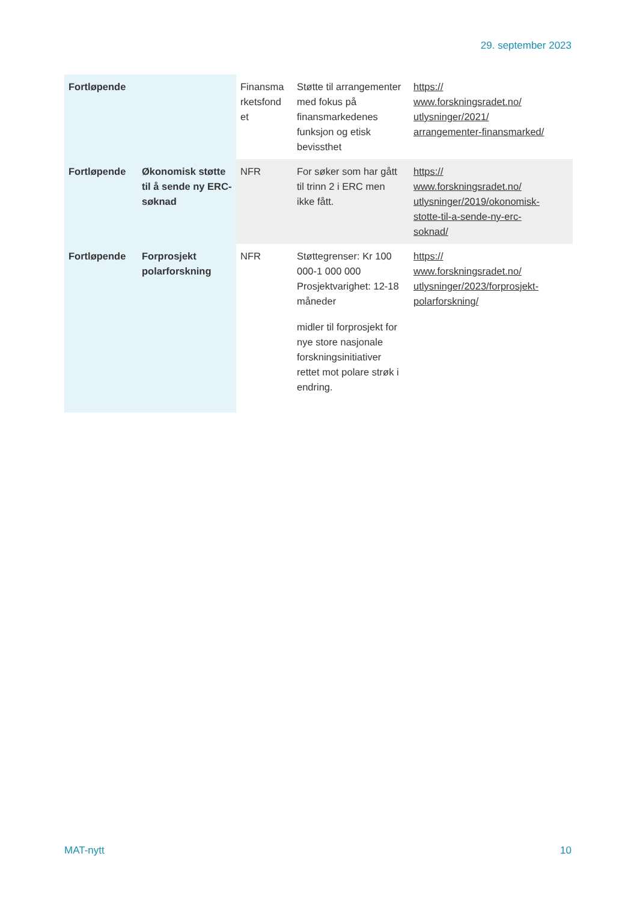29. september 2023
| Fortløpende | | Finansma rketsfond et | Støtte til arrangementer med fokus på finansmarkedenes funksjon og etisk bevissthet | https:// www.forskningsradet.no/ utlysninger/2021/ arrangementer-finansmarked/ |
| Fortløpende | Økonomisk støtte til å sende ny ERC-søknad | NFR | For søker som har gått til trinn 2 i ERC men ikke fått. | https:// www.forskningsradet.no/ utlysninger/2019/okonomisk- stotte-til-a-sende-ny-erc- soknad/ |
| Fortløpende | Forprosjekt polarforskning | NFR | Støttegrenser: Kr 100 000-1 000 000 Prosjektvarighet: 12-18 måneder midler til forprosjekt for nye store nasjonale forskningsinitiativer rettet mot polare strøk i endring. | https:// www.forskningsradet.no/ utlysninger/2023/forprosjekt- polarforskning/ |
MAT-nytt 10